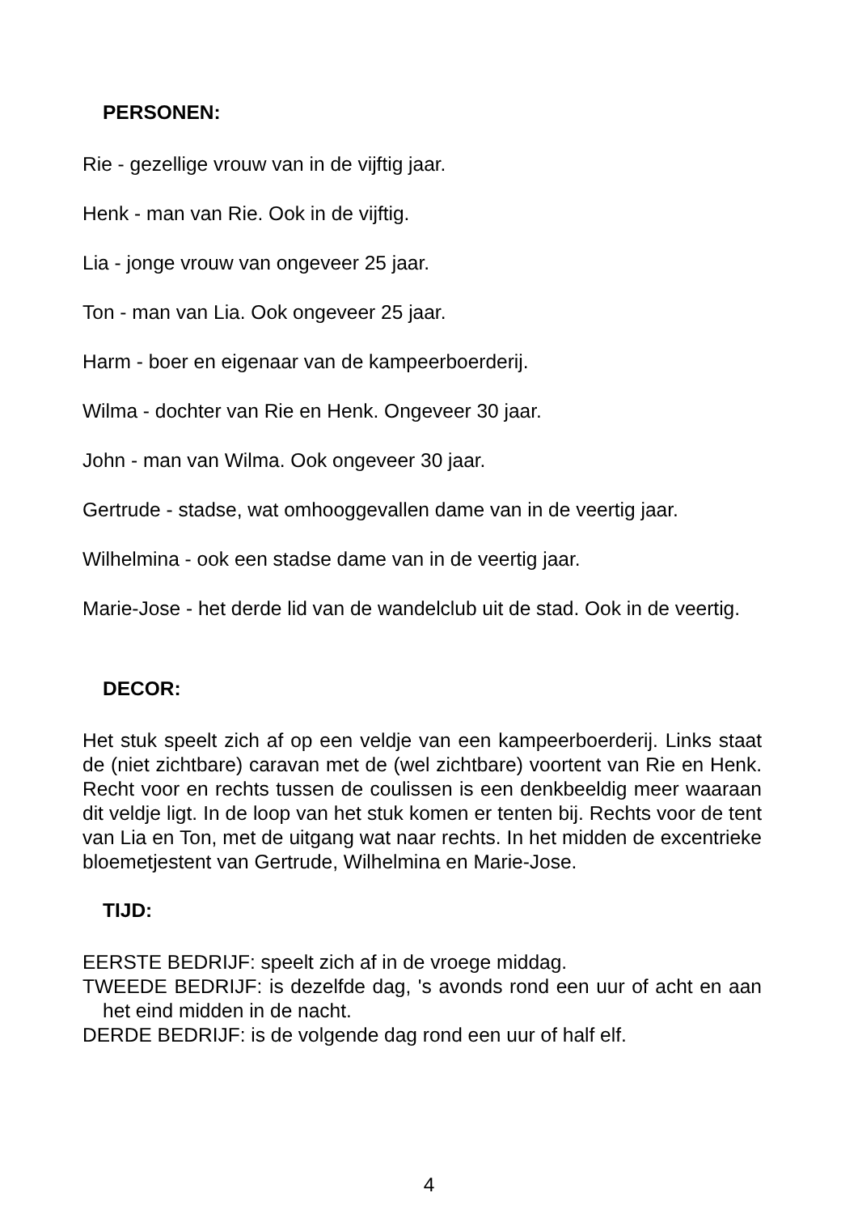PERSONEN:
Rie - gezellige vrouw van in de vijftig jaar.
Henk - man van Rie. Ook in de vijftig.
Lia - jonge vrouw van ongeveer 25 jaar.
Ton - man van Lia. Ook ongeveer 25 jaar.
Harm - boer en eigenaar van de kampeerboerderij.
Wilma - dochter van Rie en Henk. Ongeveer 30 jaar.
John - man van Wilma. Ook ongeveer 30 jaar.
Gertrude - stadse, wat omhooggevallen dame van in de veertig jaar.
Wilhelmina - ook een stadse dame van in de veertig jaar.
Marie-Jose - het derde lid van de wandelclub uit de stad. Ook in de veertig.
DECOR:
Het stuk speelt zich af op een veldje van een kampeerboerderij. Links staat de (niet zichtbare) caravan met de (wel zichtbare) voortent van Rie en Henk. Recht voor en rechts tussen de coulissen is een denkbeeldig meer waaraan dit veldje ligt. In de loop van het stuk komen er tenten bij. Rechts voor de tent van Lia en Ton, met de uitgang wat naar rechts. In het midden de excentrieke bloemetjestent van Gertrude, Wilhelmina en Marie-Jose.
TIJD:
EERSTE BEDRIJF: speelt zich af in de vroege middag.
TWEEDE BEDRIJF: is dezelfde dag, 's avonds rond een uur of acht en aan het eind midden in de nacht.
DERDE BEDRIJF: is de volgende dag rond een uur of half elf.
4